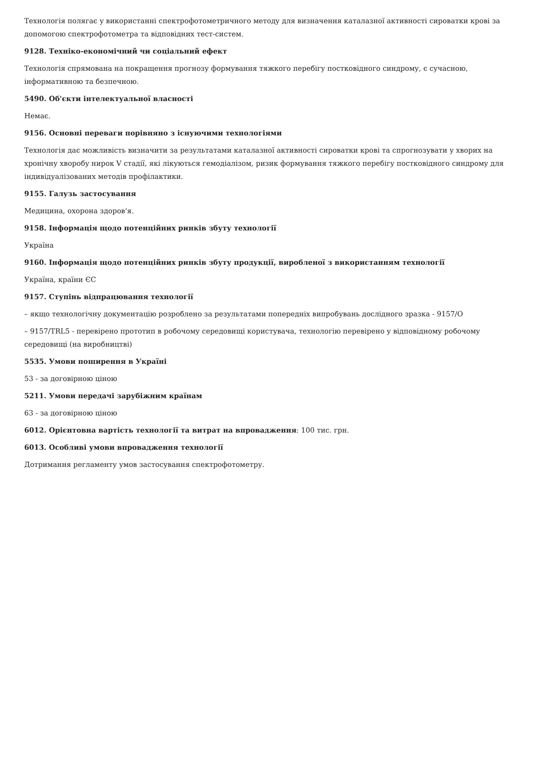Технологія полягає у використанні спектрофотометричного методу для визначення каталазної активності сироватки крові за допомогою спектрофотометра та відповідних тест-систем.
9128. Техніко-економічний чи соціальний ефект
Технологія спрямована на покращення прогнозу формування тяжкого перебігу постковідного синдрому, є сучасною, інформативною та безпечною.
5490. Об'єкти інтелектуальної власності
Немає.
9156. Основні переваги порівняно з існуючими технологіями
Технологія дає можливість визначити за результатами каталазної активності сироватки крові та спрогнозувати у хворих на хронічну хворобу нирок V стадії, які лікуються гемодіалізом, ризик формування тяжкого перебігу постковідного синдрому для індивідуалізованих методів профілактики.
9155. Галузь застосування
Медицина, охорона здоров'я.
9158. Інформація щодо потенційних ринків збуту технології
Україна
9160. Інформація щодо потенційних ринків збуту продукції, виробленої з використанням технології
Україна, країни ЄС
9157. Ступінь відпрацювання технології
– якщо технологічну документацію розроблено за результатами попередніх випробувань дослідного зразка - 9157/О
– 9157/TRL5 - перевірено прототип в робочому середовищі користувача, технологію перевірено у відповідному робочому середовищі (на виробництві)
5535. Умови поширення в Україні
53 - за договірною ціною
5211. Умови передачі зарубіжним країнам
63 - за договірною ціною
6012. Орієнтовна вартість технології та витрат на впровадження: 100 тис. грн.
6013. Особливі умови впровадження технології
Дотримання регламенту умов застосування спектрофотометру.